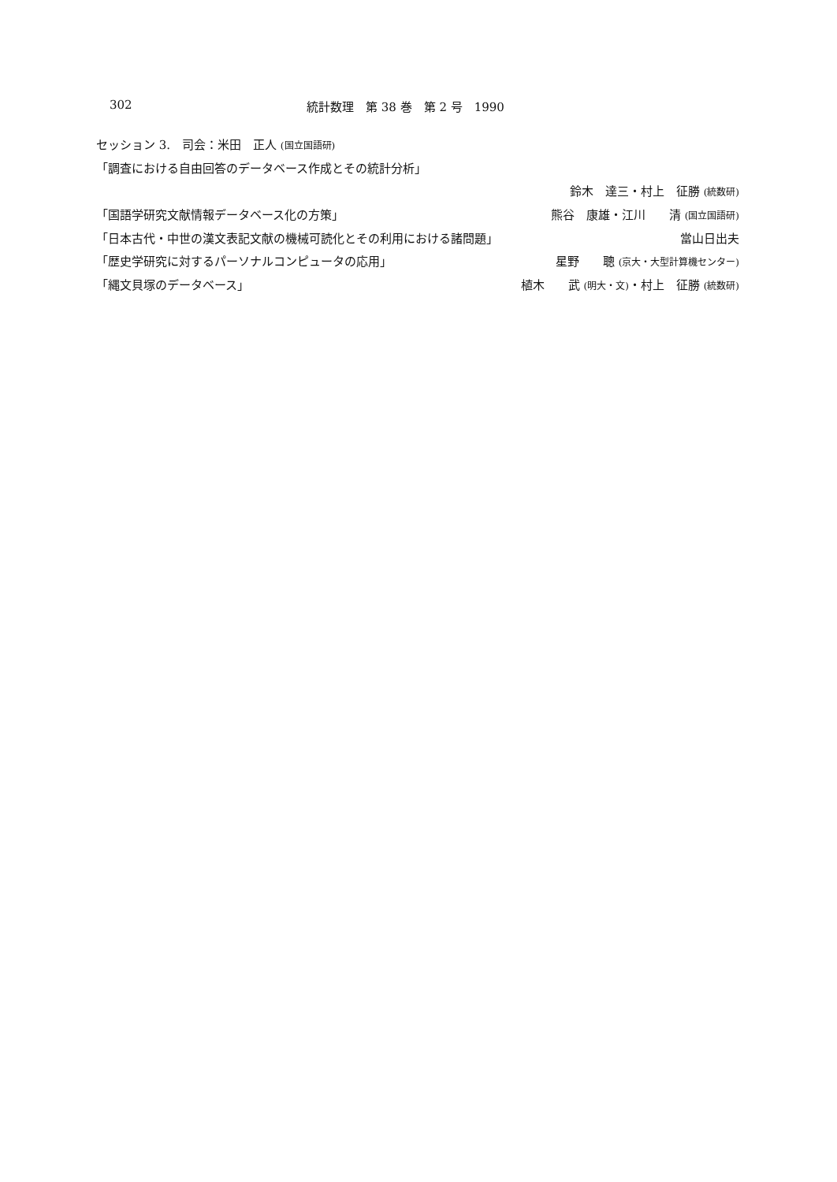302 統計数理　第 38 巻　第 2 号　1990
セッション 3.　司会：米田　正人 (国立国語研)
「調査における自由回答のデータベース作成とその統計分析」
鈴木　達三・村上　征勝 (統数研)
「国語学研究文献情報データベース化の方策」 熊谷　康雄・江川　　清 (国立国語研)
「日本古代・中世の漢文表記文献の機械可読化とその利用における諸問題」 當山日出夫
「歴史学研究に対するパーソナルコンピュータの応用」 星野　　聰 (京大・大型計算機センター)
「縄文貝塚のデータベース」 植木　　武 (明大・文)・村上　征勝 (統数研)